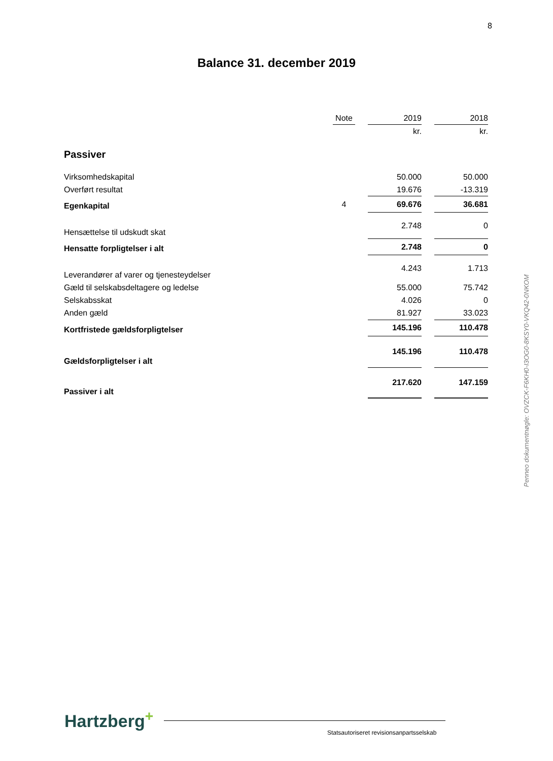8
Balance 31. december 2019
| | Note | | 2019 | | 2018 |
| | | | kr. | | kr. |
| Passiver | | | | | |
| Virksomhedskapital | | | 50.000 | | 50.000 |
| Overført resultat | | | 19.676 | | -13.319 |
| Egenkapital | 4 | | 69.676 | | 36.681 |
| Hensættelse til udskudt skat | | | 2.748 | | 0 |
| Hensatte forpligtelser i alt | | | 2.748 | | 0 |
| Leverandører af varer og tjenesteydelser | | | 4.243 | | 1.713 |
| Gæld til selskabsdeltagere og ledelse | | | 55.000 | | 75.742 |
| Selskabsskat | | | 4.026 | | 0 |
| Anden gæld | | | 81.927 | | 33.023 |
| Kortfristede gældsforpligtelser | | | 145.196 | | 110.478 |
| Gældsforpligtelser i alt | | | 145.196 | | 110.478 |
| Passiver i alt | | | 217.620 | | 147.159 |
Penneo dokumentnøgle: OVZCK-F6KH0-I3OG0-8KSY0-VKQ42-0NKOM
Hartzberg<sup>+</sup>
Statsautoriseret revisionsanpartsselskab